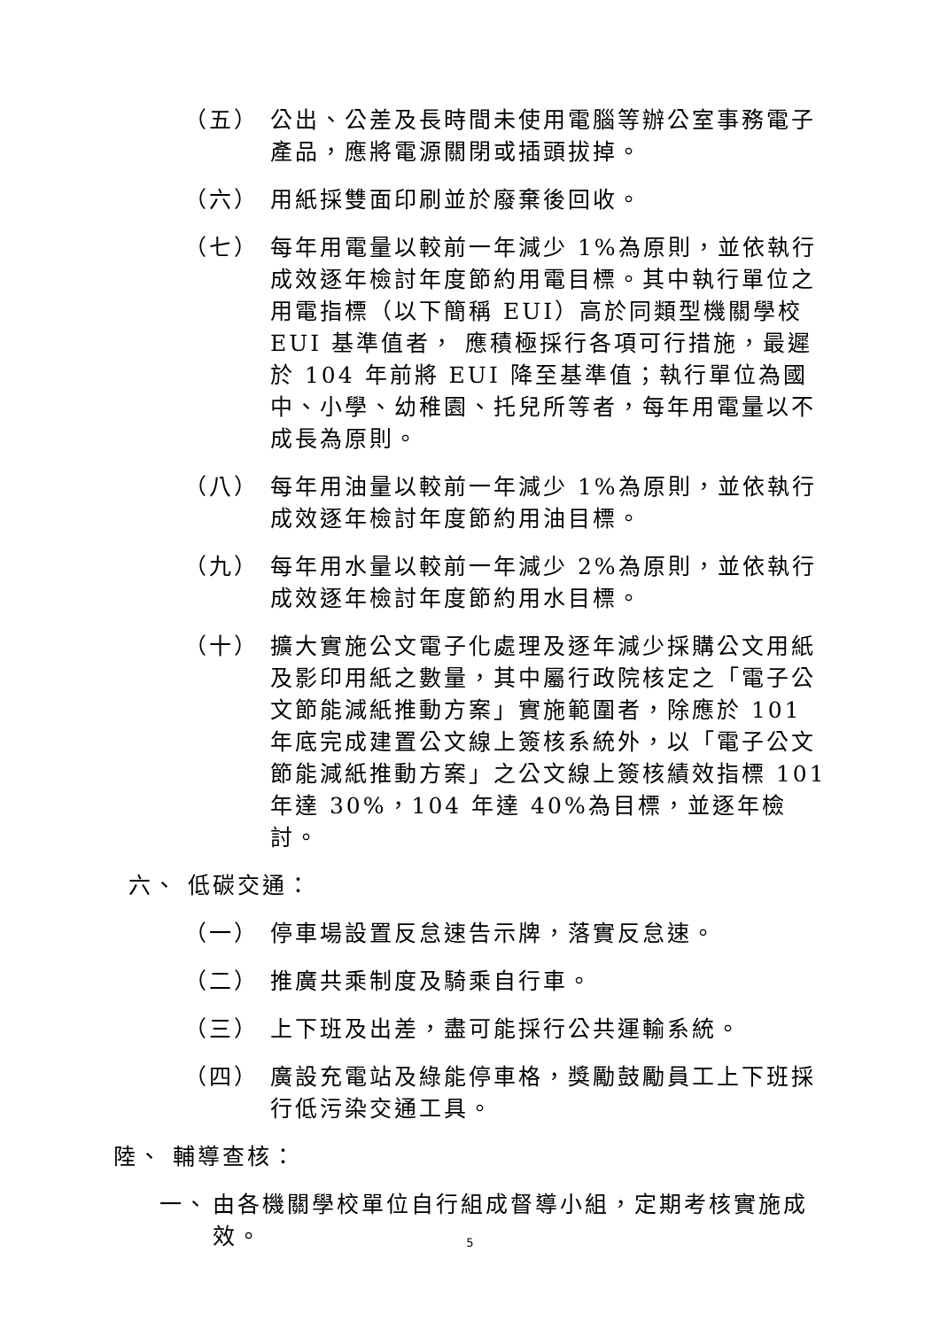（五） 公出、公差及長時間未使用電腦等辦公室事務電子產品，應將電源關閉或插頭拔掉。
（六） 用紙採雙面印刷並於廢棄後回收。
（七） 每年用電量以較前一年減少 1%為原則，並依執行成效逐年檢討年度節約用電目標。其中執行單位之用電指標（以下簡稱 EUI）高於同類型機關學校 EUI 基準值者， 應積極採行各項可行措施，最遲於 104 年前將 EUI 降至基準值；執行單位為國中、小學、幼稚園、托兒所等者，每年用電量以不成長為原則。
（八） 每年用油量以較前一年減少 1%為原則，並依執行成效逐年檢討年度節約用油目標。
（九） 每年用水量以較前一年減少 2%為原則，並依執行成效逐年檢討年度節約用水目標。
（十） 擴大實施公文電子化處理及逐年減少採購公文用紙及影印用紙之數量，其中屬行政院核定之「電子公文節能減紙推動方案」實施範圍者，除應於 101 年底完成建置公文線上簽核系統外，以「電子公文節能減紙推動方案」之公文線上簽核績效指標 101 年達 30%，104 年達 40%為目標，並逐年檢討。
六、 低碳交通：
（一） 停車場設置反怠速告示牌，落實反怠速。
（二） 推廣共乘制度及騎乘自行車。
（三） 上下班及出差，盡可能採行公共運輸系統。
（四） 廣設充電站及綠能停車格，獎勵鼓勵員工上下班採行低污染交通工具。
陸、 輔導查核：
一、 由各機關學校單位自行組成督導小組，定期考核實施成效。
5